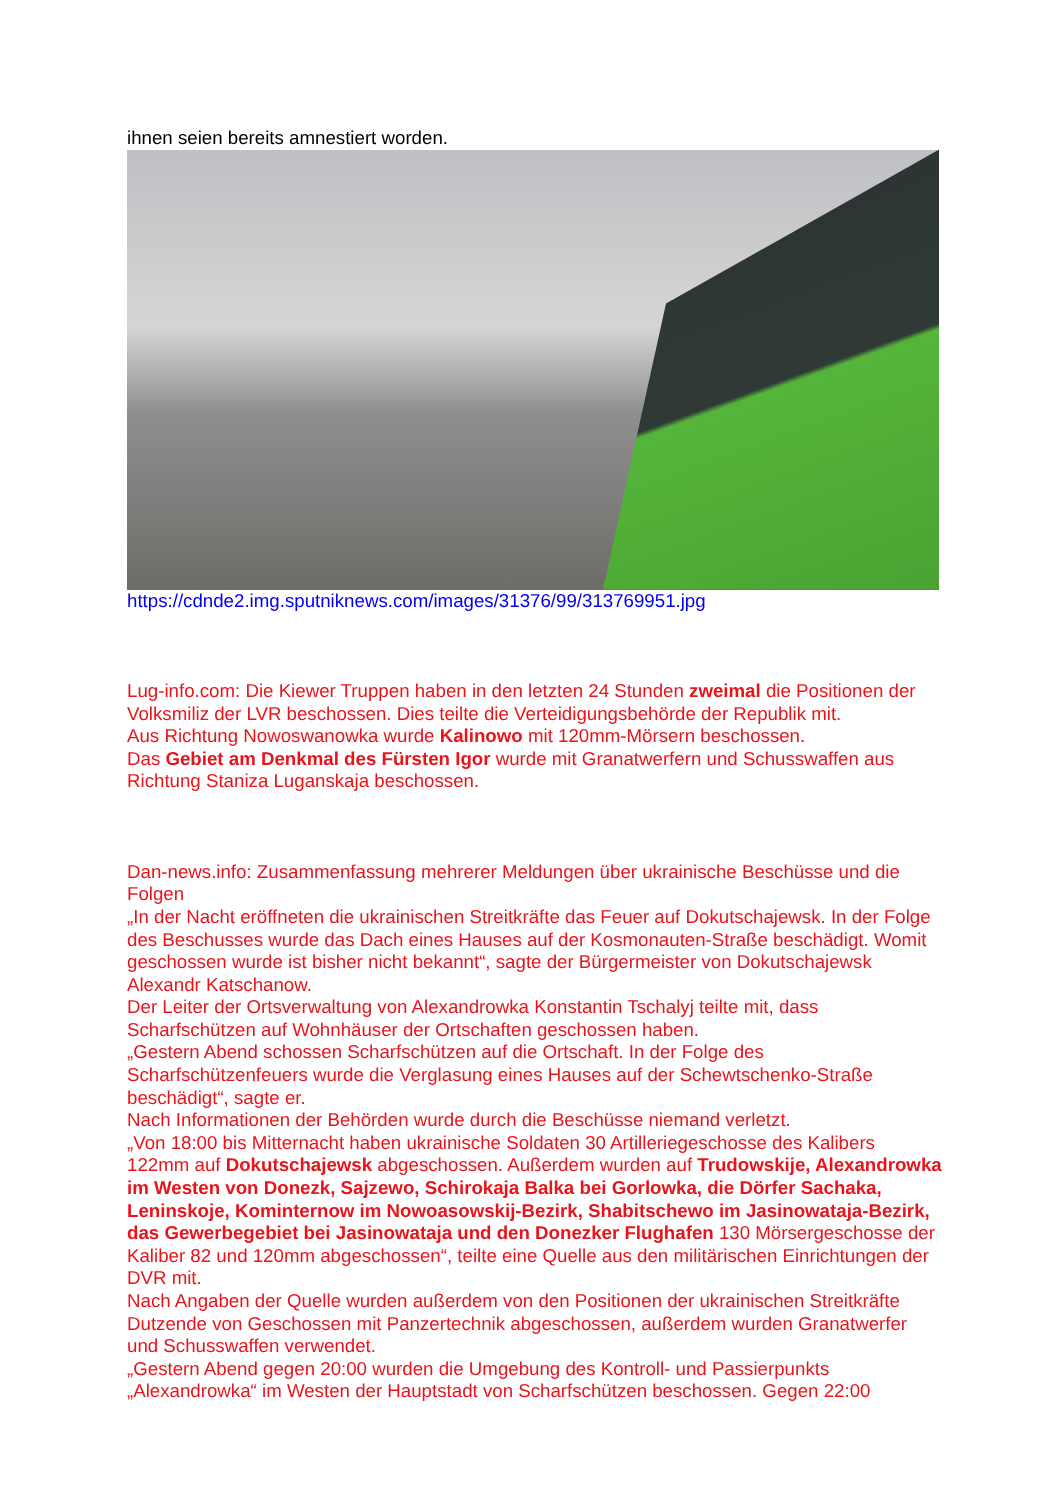ihnen seien bereits amnestiert worden.
https://cdnde2.img.sputniknews.com/images/31376/99/313769951.jpg
Lug-info.com: Die Kiewer Truppen haben in den letzten 24 Stunden zweimal die Positionen der Volksmiliz der LVR beschossen. Dies teilte die Verteidigungsbehörde der Republik mit.
Aus Richtung Nowoswanowka wurde Kalinowo mit 120mm-Mörsern beschossen.
Das Gebiet am Denkmal des Fürsten Igor wurde mit Granatwerfern und Schusswaffen aus Richtung Staniza Luganskaja beschossen.
Dan-news.info: Zusammenfassung mehrerer Meldungen über ukrainische Beschüsse und die Folgen
„In der Nacht eröffneten die ukrainischen Streitkräfte das Feuer auf Dokutschajewsk. In der Folge des Beschusses wurde das Dach eines Hauses auf der Kosmonauten-Straße beschädigt. Womit geschossen wurde ist bisher nicht bekannt“, sagte der Bürgermeister von Dokutschajewsk Alexandr Katschanow.
Der Leiter der Ortsverwaltung von Alexandrowka Konstantin Tschalyj teilte mit, dass Scharfschützen auf Wohnhäuser der Ortschaften geschossen haben.
„Gestern Abend schossen Scharfschützen auf die Ortschaft. In der Folge des Scharfschützenfeuers wurde die Verglasung eines Hauses auf der Schewtschenko-Straße beschädigt“, sagte er.
Nach Informationen der Behörden wurde durch die Beschüsse niemand verletzt.
„Von 18:00 bis Mitternacht haben ukrainische Soldaten 30 Artilleriegeschosse des Kalibers 122mm auf Dokutschajewsk abgeschossen. Außerdem wurden auf Trudowskije, Alexandrowka im Westen von Donezk, Sajzewo, Schirokaja Balka bei Gorlowka, die Dörfer Sachaka, Leninskoje, Kominternow im Nowoasowskij-Bezirk, Shabitschewo im Jasinowataja-Bezirk, das Gewerbegebiet bei Jasinowataja und den Donezker Flughafen 130 Mörsergeschosse der Kaliber 82 und 120mm abgeschossen“, teilte eine Quelle aus den militärischen Einrichtungen der DVR mit.
Nach Angaben der Quelle wurden außerdem von den Positionen der ukrainischen Streitkräfte Dutzende von Geschossen mit Panzertechnik abgeschossen, außerdem wurden Granatwerfer und Schusswaffen verwendet.
„Gestern Abend gegen 20:00 wurden die Umgebung des Kontroll- und Passierpunkts „Alexandrowka“ im Westen der Hauptstadt von Scharfschützen beschossen. Gegen 22:00